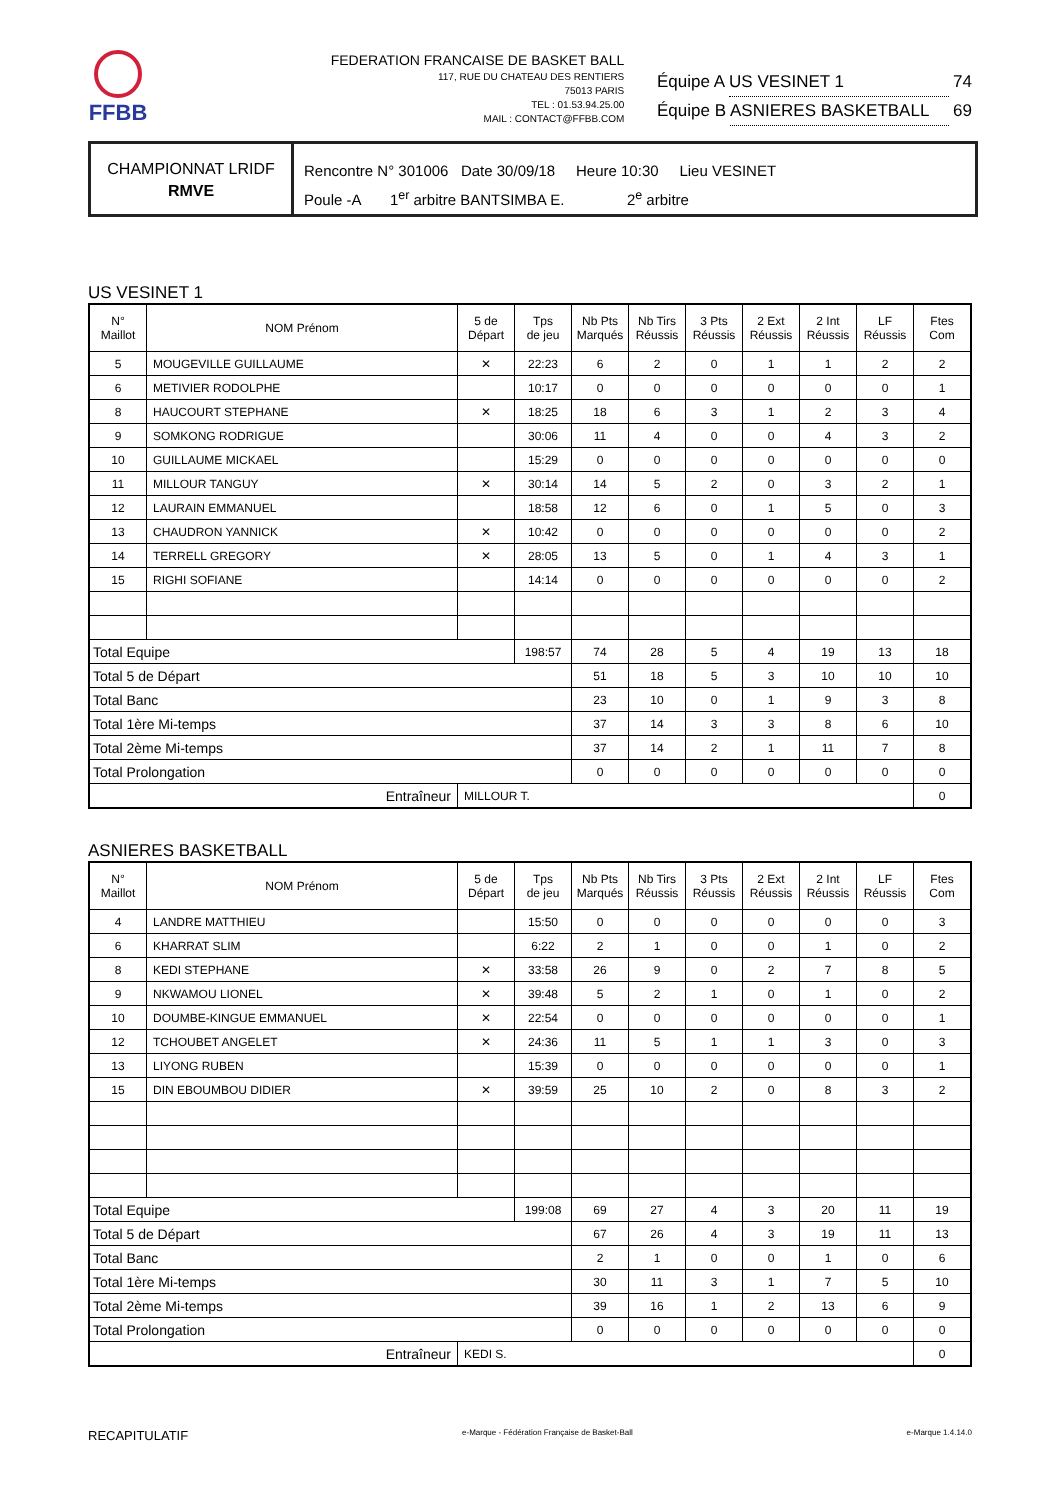FFBB
FEDERATION FRANCAISE DE BASKET BALL
117, RUE DU CHATEAU DES RENTIERS
75013 PARIS
TEL : 01.53.94.25.00
MAIL : CONTACT@FFBB.COM
Équipe A US VESINET 1 74
Équipe B ASNIERES BASKETBALL 69
CHAMPIONNAT LRIDF
RMVE
Rencontre N° 301006 Date 30/09/18 Heure 10:30 Lieu VESINET
Poule -A 1<sup>er</sup> arbitre BANTSIMBA E. 2<sup>e</sup> arbitre
US VESINET 1
| N° Maillot | NOM Prénom | 5 de Départ | Tps de jeu | Nb Pts Marqués | Nb Tirs Réussis | 3 Pts Réussis | 2 Ext Réussis | 2 Int Réussis | LF Réussis | Ftes Com |
| --- | --- | --- | --- | --- | --- | --- | --- | --- | --- | --- |
| 5 | MOUGEVILLE GUILLAUME | ✕ | 22:23 | 6 | 2 | 0 | 1 | 1 | 2 | 2 |
| 6 | METIVIER RODOLPHE | | 10:17 | 0 | 0 | 0 | 0 | 0 | 0 | 1 |
| 8 | HAUCOURT STEPHANE | ✕ | 18:25 | 18 | 6 | 3 | 1 | 2 | 3 | 4 |
| 9 | SOMKONG RODRIGUE | | 30:06 | 11 | 4 | 0 | 0 | 4 | 3 | 2 |
| 10 | GUILLAUME MICKAEL | | 15:29 | 0 | 0 | 0 | 0 | 0 | 0 | 0 |
| 11 | MILLOUR TANGUY | ✕ | 30:14 | 14 | 5 | 2 | 0 | 3 | 2 | 1 |
| 12 | LAURAIN EMMANUEL | | 18:58 | 12 | 6 | 0 | 1 | 5 | 0 | 3 |
| 13 | CHAUDRON YANNICK | ✕ | 10:42 | 0 | 0 | 0 | 0 | 0 | 0 | 2 |
| 14 | TERRELL GREGORY | ✕ | 28:05 | 13 | 5 | 0 | 1 | 4 | 3 | 1 |
| 15 | RIGHI SOFIANE | | 14:14 | 0 | 0 | 0 | 0 | 0 | 0 | 2 |
| Total Equipe | | | 198:57 | 74 | 28 | 5 | 4 | 19 | 13 | 18 |
| Total 5 de Départ | | | | 51 | 18 | 5 | 3 | 10 | 10 | 10 |
| Total Banc | | | | 23 | 10 | 0 | 1 | 9 | 3 | 8 |
| Total 1ère Mi-temps | | | | 37 | 14 | 3 | 3 | 8 | 6 | 10 |
| Total 2ème Mi-temps | | | | 37 | 14 | 2 | 1 | 11 | 7 | 8 |
| Total Prolongation | | | | 0 | 0 | 0 | 0 | 0 | 0 | 0 |
| Entraîneur | | MILLOUR T. | | | | | | | | 0 |
ASNIERES BASKETBALL
| N° Maillot | NOM Prénom | 5 de Départ | Tps de jeu | Nb Pts Marqués | Nb Tirs Réussis | 3 Pts Réussis | 2 Ext Réussis | 2 Int Réussis | LF Réussis | Ftes Com |
| --- | --- | --- | --- | --- | --- | --- | --- | --- | --- | --- |
| 4 | LANDRE MATTHIEU | | 15:50 | 0 | 0 | 0 | 0 | 0 | 0 | 3 |
| 6 | KHARRAT SLIM | | 6:22 | 2 | 1 | 0 | 0 | 1 | 0 | 2 |
| 8 | KEDI STEPHANE | ✕ | 33:58 | 26 | 9 | 0 | 2 | 7 | 8 | 5 |
| 9 | NKWAMOU LIONEL | ✕ | 39:48 | 5 | 2 | 1 | 0 | 1 | 0 | 2 |
| 10 | DOUMBE-KINGUE EMMANUEL | ✕ | 22:54 | 0 | 0 | 0 | 0 | 0 | 0 | 1 |
| 12 | TCHOUBET ANGELET | ✕ | 24:36 | 11 | 5 | 1 | 1 | 3 | 0 | 3 |
| 13 | LIYONG RUBEN | | 15:39 | 0 | 0 | 0 | 0 | 0 | 0 | 1 |
| 15 | DIN EBOUMBOU DIDIER | ✕ | 39:59 | 25 | 10 | 2 | 0 | 8 | 3 | 2 |
| Total Equipe | | | 199:08 | 69 | 27 | 4 | 3 | 20 | 11 | 19 |
| Total 5 de Départ | | | | 67 | 26 | 4 | 3 | 19 | 11 | 13 |
| Total Banc | | | | 2 | 1 | 0 | 0 | 1 | 0 | 6 |
| Total 1ère Mi-temps | | | | 30 | 11 | 3 | 1 | 7 | 5 | 10 |
| Total 2ème Mi-temps | | | | 39 | 16 | 1 | 2 | 13 | 6 | 9 |
| Total Prolongation | | | | 0 | 0 | 0 | 0 | 0 | 0 | 0 |
| Entraîneur | | KEDI S. | | | | | | | | 0 |
RECAPITULATIF e-Marque - Fédération Française de Basket-Ball e-Marque 1.4.14.0